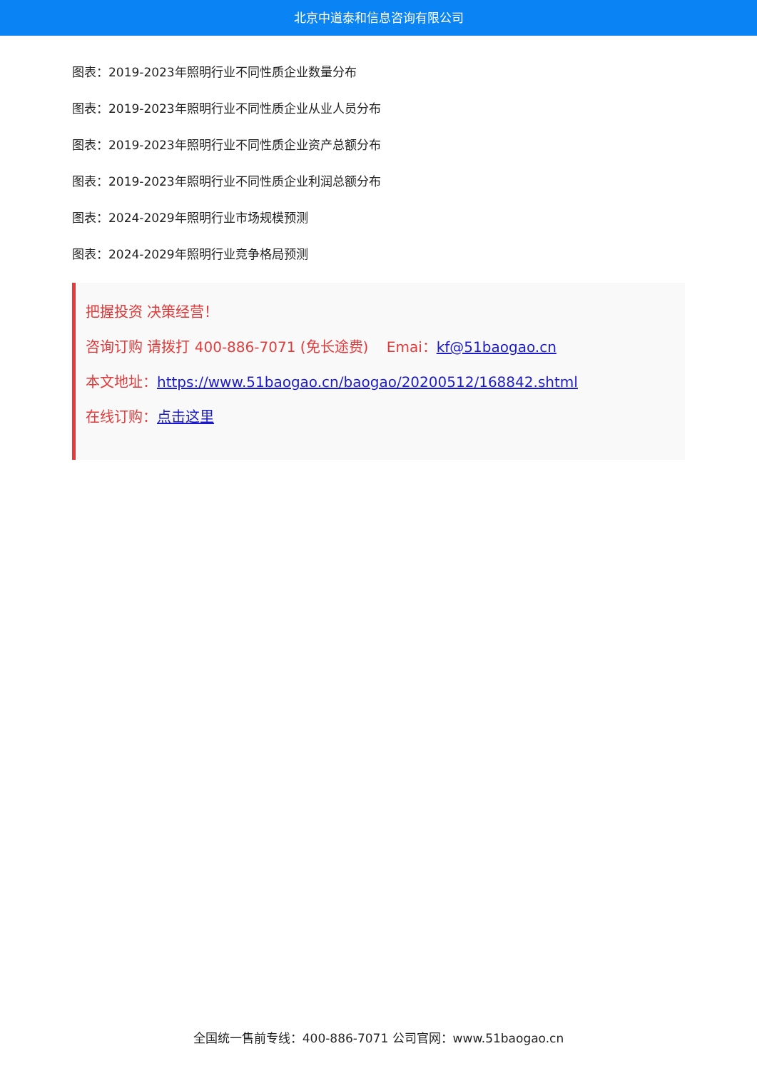北京中道泰和信息咨询有限公司
图表：2019-2023年照明行业不同性质企业数量分布
图表：2019-2023年照明行业不同性质企业从业人员分布
图表：2019-2023年照明行业不同性质企业资产总额分布
图表：2019-2023年照明行业不同性质企业利润总额分布
图表：2024-2029年照明行业市场规模预测
图表：2024-2029年照明行业竞争格局预测
把握投资 决策经营！
咨询订购 请拨打 400-886-7071 (免长途费) Emai：kf@51baogao.cn
本文地址：https://www.51baogao.cn/baogao/20200512/168842.shtml
在线订购：点击这里
全国统一售前专线：400-886-7071 公司官网：www.51baogao.cn